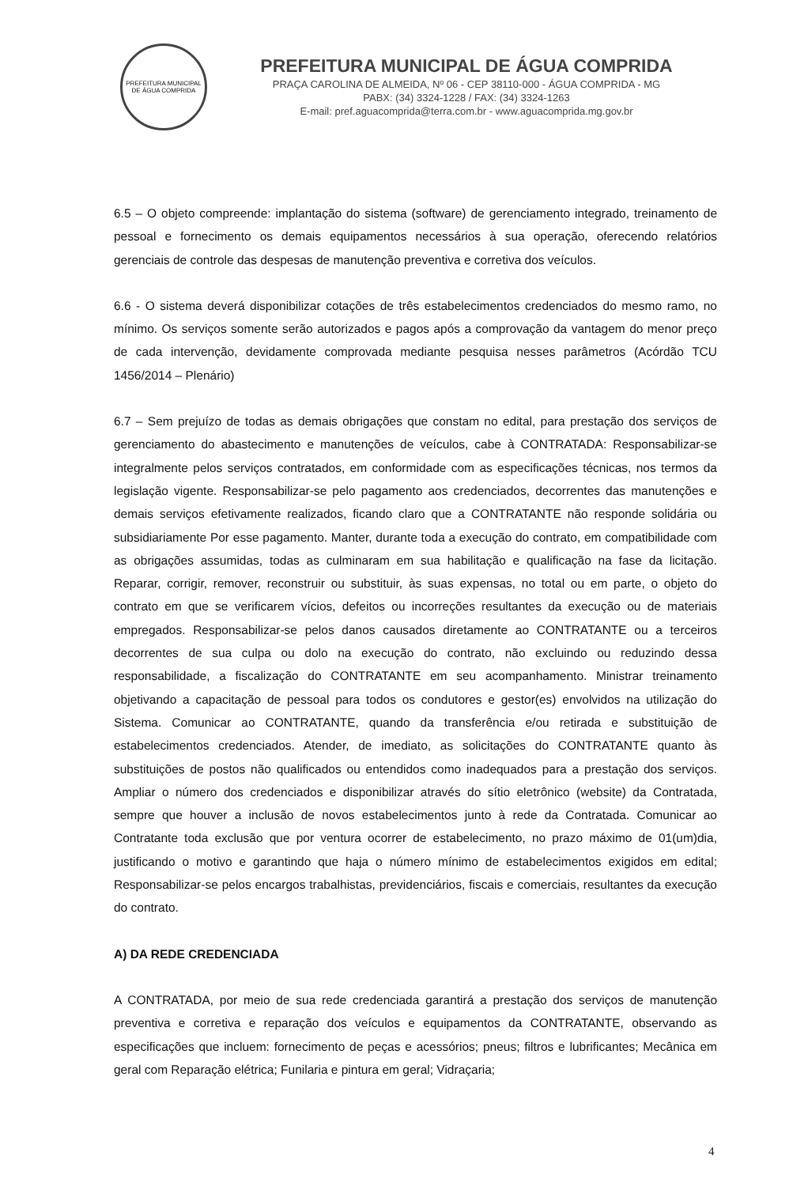PREFEITURA MUNICIPAL DE ÁGUA COMPRIDA
PREFEITURA MUNICIPAL DE ÁGUA COMPRIDA
PRAÇA CAROLINA DE ALMEIDA, Nº 06 - CEP 38110-000 - ÁGUA COMPRIDA - MG
PABX: (34) 3324-1228 / FAX: (34) 3324-1263
E-mail: pref.aguacomprida@terra.com.br - www.aguacomprida.mg.gov.br
6.5 – O objeto compreende: implantação do sistema (software) de gerenciamento integrado, treinamento de pessoal e fornecimento os demais equipamentos necessários à sua operação, oferecendo relatórios gerenciais de controle das despesas de manutenção preventiva e corretiva dos veículos.
6.6 - O sistema deverá disponibilizar cotações de três estabelecimentos credenciados do mesmo ramo, no mínimo. Os serviços somente serão autorizados e pagos após a comprovação da vantagem do menor preço de cada intervenção, devidamente comprovada mediante pesquisa nesses parâmetros (Acórdão TCU 1456/2014 – Plenário)
6.7 – Sem prejuízo de todas as demais obrigações que constam no edital, para prestação dos serviços de gerenciamento do abastecimento e manutenções de veículos, cabe à CONTRATADA: Responsabilizar-se integralmente pelos serviços contratados, em conformidade com as especificações técnicas, nos termos da legislação vigente. Responsabilizar-se pelo pagamento aos credenciados, decorrentes das manutenções e demais serviços efetivamente realizados, ficando claro que a CONTRATANTE não responde solidária ou subsidiariamente Por esse pagamento. Manter, durante toda a execução do contrato, em compatibilidade com as obrigações assumidas, todas as culminaram em sua habilitação e qualificação na fase da licitação. Reparar, corrigir, remover, reconstruir ou substituir, às suas expensas, no total ou em parte, o objeto do contrato em que se verificarem vícios, defeitos ou incorreções resultantes da execução ou de materiais empregados. Responsabilizar-se pelos danos causados diretamente ao CONTRATANTE ou a terceiros decorrentes de sua culpa ou dolo na execução do contrato, não excluindo ou reduzindo dessa responsabilidade, a fiscalização do CONTRATANTE em seu acompanhamento. Ministrar treinamento objetivando a capacitação de pessoal para todos os condutores e gestor(es) envolvidos na utilização do Sistema. Comunicar ao CONTRATANTE, quando da transferência e/ou retirada e substituição de estabelecimentos credenciados. Atender, de imediato, as solicitações do CONTRATANTE quanto às substituições de postos não qualificados ou entendidos como inadequados para a prestação dos serviços. Ampliar o número dos credenciados e disponibilizar através do sítio eletrônico (website) da Contratada, sempre que houver a inclusão de novos estabelecimentos junto à rede da Contratada. Comunicar ao Contratante toda exclusão que por ventura ocorrer de estabelecimento, no prazo máximo de 01(um)dia, justificando o motivo e garantindo que haja o número mínimo de estabelecimentos exigidos em edital; Responsabilizar-se pelos encargos trabalhistas, previdenciários, fiscais e comerciais, resultantes da execução do contrato.
A) DA REDE CREDENCIADA
A CONTRATADA, por meio de sua rede credenciada garantirá a prestação dos serviços de manutenção preventiva e corretiva e reparação dos veículos e equipamentos da CONTRATANTE, observando as especificações que incluem: fornecimento de peças e acessórios; pneus; filtros e lubrificantes; Mecânica em geral com Reparação elétrica; Funilaria e pintura em geral; Vidraçaria;
4